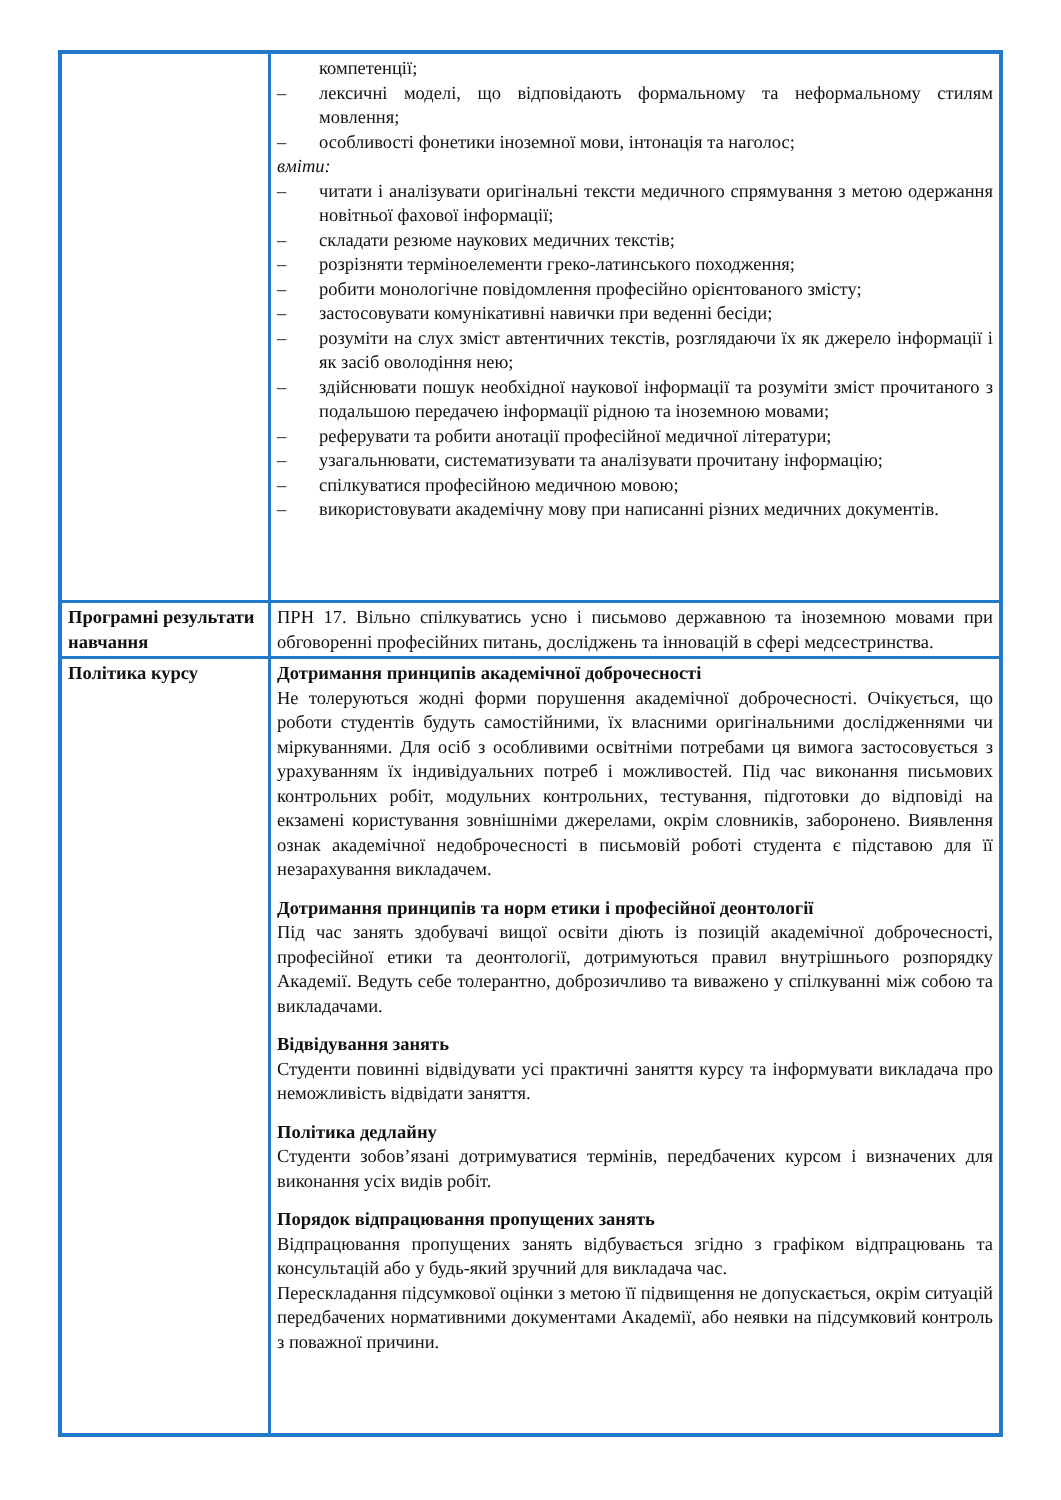| | компетенції; – лексичні моделі, що відповідають формальному та неформальному стилям мовлення; – особливості фонетики іноземної мови, інтонація та наголос; вміти: – читати і аналізувати оригінальні тексти медичного спрямування з метою одержання новітньої фахової інформації; – складати резюме наукових медичних текстів; – розрізняти терміноелементи греко-латинського походження; – робити монологічне повідомлення професійно орієнтованого змісту; – застосовувати комунікативні навички при веденні бесіди; – розуміти на слух зміст автентичних текстів, розглядаючи їх як джерело інформації і як засіб оволодіння нею; – здійснювати пошук необхідної наукової інформації та розуміти зміст прочитаного з подальшою передачею інформації рідною та іноземною мовами; – реферувати та робити анотації професійної медичної літератури; – узагальнювати, систематизувати та аналізувати прочитану інформацію; – спілкуватися професійною медичною мовою; – використовувати академічну мову при написанні різних медичних документів. |
| Програмні результати навчання | ПРН 17. Вільно спілкуватись усно і письмово державною та іноземною мовами при обговоренні професійних питань, досліджень та інновацій в сфері медсестринства. |
| Політика курсу | Дотримання принципів академічної доброчесності Не толеруються жодні форми порушення академічної доброчесності. Очікується, що роботи студентів будуть самостійними, їх власними оригінальними дослідженнями чи міркуваннями. Для осіб з особливими освітніми потребами ця вимога застосовується з урахуванням їх індивідуальних потреб і можливостей. Під час виконання письмових контрольних робіт, модульних контрольних, тестування, підготовки до відповіді на екзамені користування зовнішніми джерелами, окрім словників, заборонено. Виявлення ознак академічної недоброчесності в письмовій роботі студента є підставою для її незарахування викладачем. Дотримання принципів та норм етики і професійної деонтології Під час занять здобувачі вищої освіти діють із позицій академічної доброчесності, професійної етики та деонтології, дотримуються правил внутрішнього розпорядку Академії. Ведуть себе толерантно, доброзичливо та виважено у спілкуванні між собою та викладачами. Відвідування занять Студенти повинні відвідувати усі практичні заняття курсу та інформувати викладача про неможливість відвідати заняття. Політика дедлайну Студенти зобов’язані дотримуватися термінів, передбачених курсом і визначених для виконання усіх видів робіт. Порядок відпрацювання пропущених занять Відпрацювання пропущених занять відбувається згідно з графіком відпрацювань та консультацій або у будь-який зручний для викладача час. Перескладання підсумкової оцінки з метою її підвищення не допускається, окрім ситуацій передбачених нормативними документами Академії, або неявки на підсумковий контроль з поважної причини. |